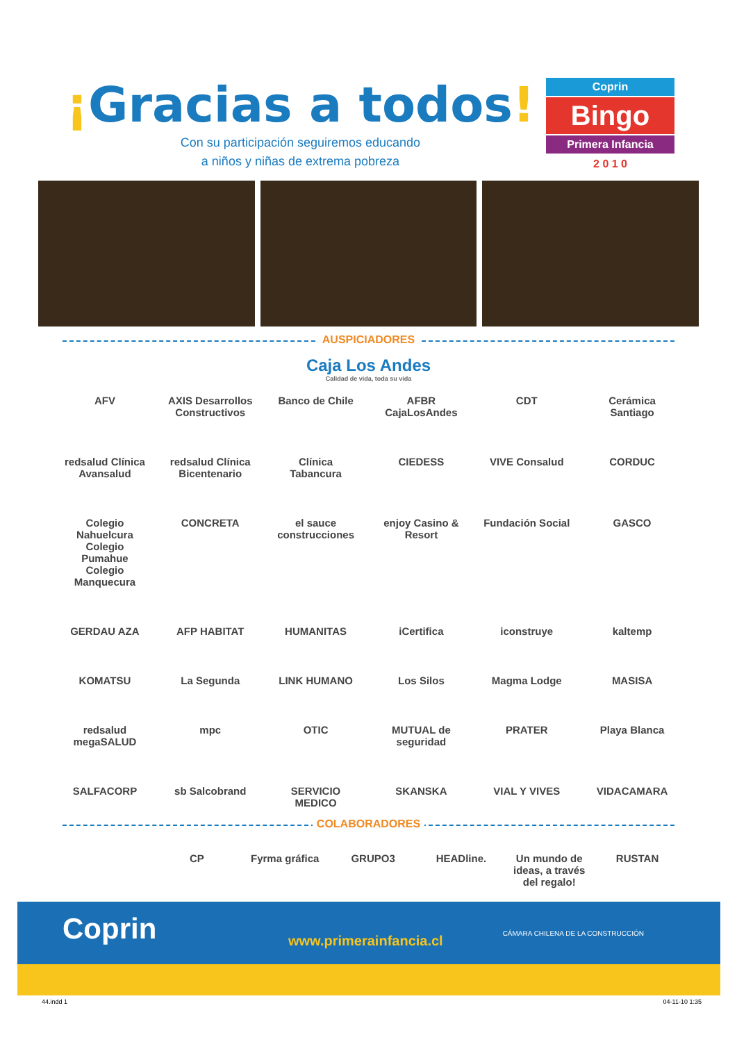¡Gracias a todos!
Con su participación seguiremos educando
a niños y niñas de extrema pobreza
Coprin
Bingo
Primera Infancia
2 0 1 0
AUSPICIADORES
Caja Los Andes
Calidad de vida, toda su vida
AFV
AXIS Desarrollos Constructivos
Banco de Chile
AFBR CajaLosAndes
CDT
Cerámica Santiago
redsalud Clínica Avansalud
redsalud Clínica Bicentenario
Clínica Tabancura
CIEDESS
VIVE Consalud
CORDUC
Colegio Nahuelcura Colegio Pumahue Colegio Manquecura
CONCRETA
el sauce construcciones
enjoy Casino & Resort
Fundación Social
GASCO
GERDAU AZA
AFP HABITAT
HUMANITAS
iCertifica
iconstruye
kaltemp
KOMATSU
La Segunda
LINK HUMANO
Los Silos
Magma Lodge
MASISA
redsalud megaSALUD
mpc
OTIC
MUTUAL de seguridad
PRATER
Playa Blanca
SALFACORP
sb Salcobrand
SERVICIO MEDICO
SKANSKA
VIAL Y VIVES
VIDACAMARA
COLABORADORES
CP
Fyrma gráfica
GRUPO3
HEADline.
Un mundo de ideas, a través del regalo!
RUSTAN
Coprin www.primerainfancia.cl
CÁMARA CHILENA DE LA CONSTRUCCIÓN
44.indd 1 04-11-10 1:35